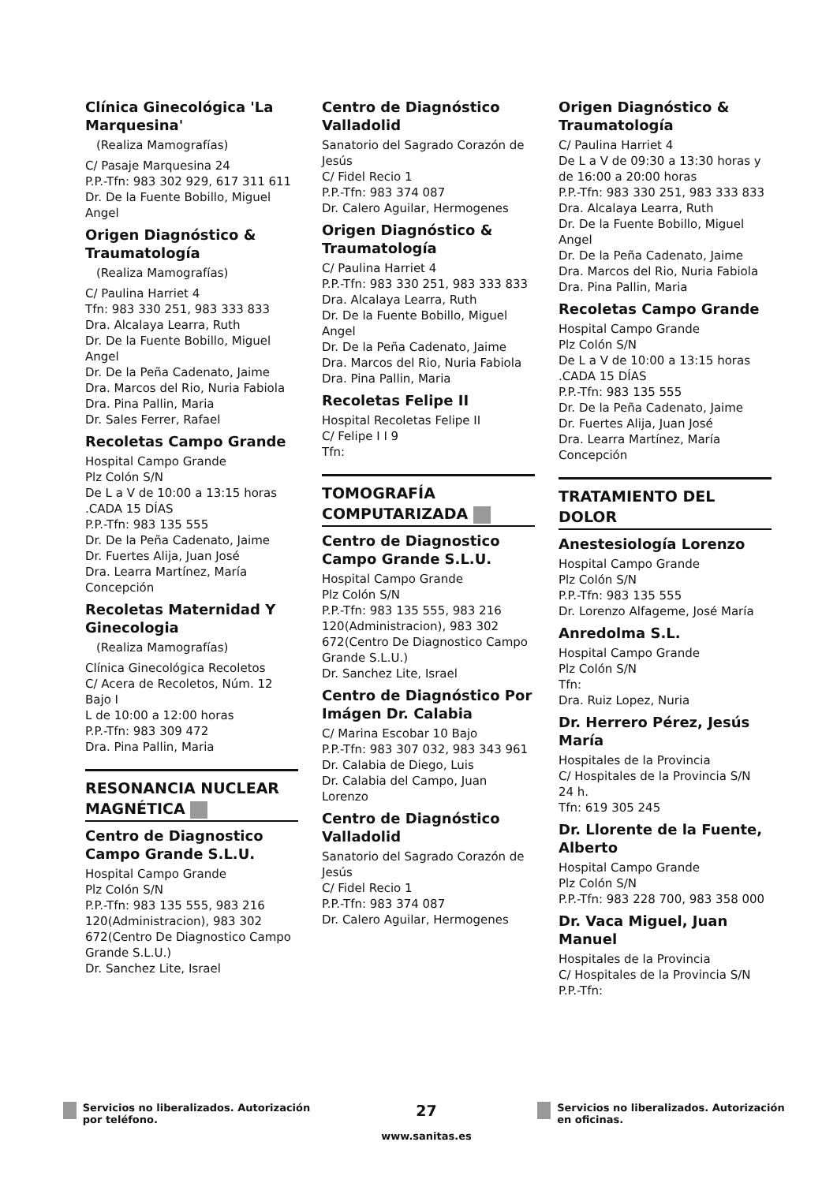Clínica Ginecológica 'La Marquesina'
(Realiza Mamografías)
C/ Pasaje Marquesina 24
P.P.-Tfn: 983 302 929, 617 311 611
Dr. De la Fuente Bobillo, Miguel Angel
Origen Diagnóstico & Traumatología
(Realiza Mamografías)
C/ Paulina Harriet 4
Tfn: 983 330 251, 983 333 833
Dra. Alcalaya Learra, Ruth
Dr. De la Fuente Bobillo, Miguel Angel
Dr. De la Peña Cadenato, Jaime
Dra. Marcos del Rio, Nuria Fabiola
Dra. Pina Pallin, Maria
Dr. Sales Ferrer, Rafael
Recoletas Campo Grande
Hospital Campo Grande
Plz Colón S/N
De L a V de 10:00 a 13:15 horas .CADA 15 DÍAS
P.P.-Tfn: 983 135 555
Dr. De la Peña Cadenato, Jaime
Dr. Fuertes Alija, Juan José
Dra. Learra Martínez, María Concepción
Recoletas Maternidad Y Ginecologia
(Realiza Mamografías)
Clínica Ginecológica Recoletos
C/ Acera de Recoletos, Núm. 12 Bajo I
L de 10:00 a 12:00 horas
P.P.-Tfn: 983 309 472
Dra. Pina Pallin, Maria
RESONANCIA NUCLEAR MAGNÉTICA
Centro de Diagnostico Campo Grande S.L.U.
Hospital Campo Grande
Plz Colón S/N
P.P.-Tfn: 983 135 555, 983 216 120(Administracion), 983 302 672(Centro De Diagnostico Campo Grande S.L.U.)
Dr. Sanchez Lite, Israel
Centro de Diagnóstico Valladolid
Sanatorio del Sagrado Corazón de Jesús
C/ Fidel Recio 1
P.P.-Tfn: 983 374 087
Dr. Calero Aguilar, Hermogenes
Origen Diagnóstico & Traumatología
C/ Paulina Harriet 4
P.P.-Tfn: 983 330 251, 983 333 833
Dra. Alcalaya Learra, Ruth
Dr. De la Fuente Bobillo, Miguel Angel
Dr. De la Peña Cadenato, Jaime
Dra. Marcos del Rio, Nuria Fabiola
Dra. Pina Pallin, Maria
Recoletas Felipe II
Hospital Recoletas Felipe II
C/ Felipe I I 9
Tfn:
TOMOGRAFÍA COMPUTARIZADA
Centro de Diagnostico Campo Grande S.L.U.
Hospital Campo Grande
Plz Colón S/N
P.P.-Tfn: 983 135 555, 983 216 120(Administracion), 983 302 672(Centro De Diagnostico Campo Grande S.L.U.)
Dr. Sanchez Lite, Israel
Centro de Diagnóstico Por Imágen Dr. Calabia
C/ Marina Escobar 10 Bajo
P.P.-Tfn: 983 307 032, 983 343 961
Dr. Calabia de Diego, Luis
Dr. Calabia del Campo, Juan Lorenzo
Centro de Diagnóstico Valladolid
Sanatorio del Sagrado Corazón de Jesús
C/ Fidel Recio 1
P.P.-Tfn: 983 374 087
Dr. Calero Aguilar, Hermogenes
Origen Diagnóstico & Traumatología
C/ Paulina Harriet 4
De L a V de 09:30 a 13:30 horas y de 16:00 a 20:00 horas
P.P.-Tfn: 983 330 251, 983 333 833
Dra. Alcalaya Learra, Ruth
Dr. De la Fuente Bobillo, Miguel Angel
Dr. De la Peña Cadenato, Jaime
Dra. Marcos del Rio, Nuria Fabiola
Dra. Pina Pallin, Maria
Recoletas Campo Grande
Hospital Campo Grande
Plz Colón S/N
De L a V de 10:00 a 13:15 horas .CADA 15 DÍAS
P.P.-Tfn: 983 135 555
Dr. De la Peña Cadenato, Jaime
Dr. Fuertes Alija, Juan José
Dra. Learra Martínez, María Concepción
TRATAMIENTO DEL DOLOR
Anestesiología Lorenzo
Hospital Campo Grande
Plz Colón S/N
P.P.-Tfn: 983 135 555
Dr. Lorenzo Alfageme, José María
Anredolma S.L.
Hospital Campo Grande
Plz Colón S/N
Tfn:
Dra. Ruiz Lopez, Nuria
Dr. Herrero Pérez, Jesús María
Hospitales de la Provincia
C/ Hospitales de la Provincia S/N
24 h.
Tfn: 619 305 245
Dr. Llorente de la Fuente, Alberto
Hospital Campo Grande
Plz Colón S/N
P.P.-Tfn: 983 228 700, 983 358 000
Dr. Vaca Miguel, Juan Manuel
Hospitales de la Provincia
C/ Hospitales de la Provincia S/N
P.P.-Tfn:
Servicios no liberalizados. Autorización por teléfono.
27
www.sanitas.es
Servicios no liberalizados. Autorización en oficinas.